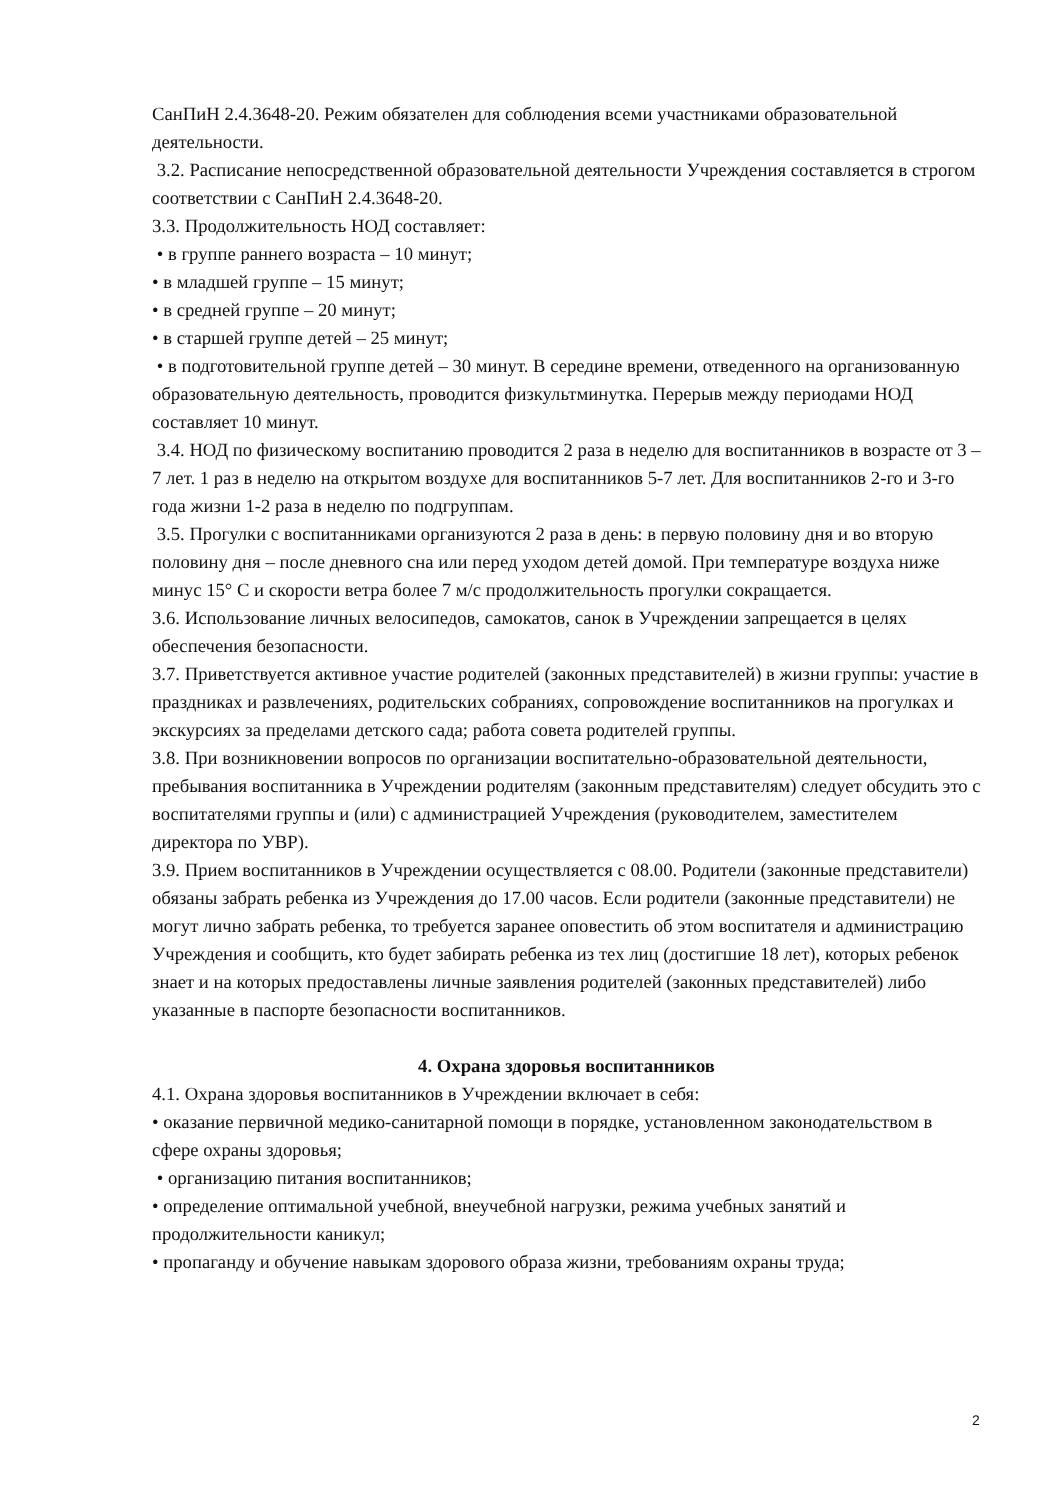СанПиН 2.4.3648-20. Режим обязателен для соблюдения всеми участниками образовательной деятельности.
3.2. Расписание непосредственной образовательной деятельности Учреждения составляется в строгом соответствии с СанПиН 2.4.3648-20.
3.3. Продолжительность НОД составляет:
• в группе раннего возраста – 10 минут;
• в младшей группе – 15 минут;
• в средней группе – 20 минут;
• в старшей группе детей – 25 минут;
• в подготовительной группе детей – 30 минут. В середине времени, отведенного на организованную образовательную деятельность, проводится физкультминутка. Перерыв между периодами НОД составляет 10 минут.
3.4. НОД по физическому воспитанию проводится 2 раза в неделю для воспитанников в возрасте от 3 – 7 лет. 1 раз в неделю на открытом воздухе для воспитанников 5-7 лет. Для воспитанников 2-го и 3-го года жизни 1-2 раза в неделю по подгруппам.
3.5. Прогулки с воспитанниками организуются 2 раза в день: в первую половину дня и во вторую половину дня – после дневного сна или перед уходом детей домой. При температуре воздуха ниже минус 15° С и скорости ветра более 7 м/с продолжительность прогулки сокращается.
3.6. Использование личных велосипедов, самокатов, санок в Учреждении запрещается в целях обеспечения безопасности.
3.7. Приветствуется активное участие родителей (законных представителей) в жизни группы: участие в праздниках и развлечениях, родительских собраниях, сопровождение воспитанников на прогулках и экскурсиях за пределами детского сада; работа совета родителей группы.
3.8. При возникновении вопросов по организации воспитательно-образовательной деятельности, пребывания воспитанника в Учреждении родителям (законным представителям) следует обсудить это с воспитателями группы и (или) с администрацией Учреждения (руководителем, заместителем директора по УВР).
3.9. Прием воспитанников в Учреждении осуществляется с 08.00. Родители (законные представители) обязаны забрать ребенка из Учреждения до 17.00 часов. Если родители (законные представители) не могут лично забрать ребенка, то требуется заранее оповестить об этом воспитателя и администрацию Учреждения и сообщить, кто будет забирать ребенка из тех лиц (достигшие 18 лет), которых ребенок знает и на которых предоставлены личные заявления родителей (законных представителей) либо указанные в паспорте безопасности воспитанников.
4. Охрана здоровья воспитанников
4.1. Охрана здоровья воспитанников в Учреждении включает в себя:
• оказание первичной медико-санитарной помощи в порядке, установленном законодательством в сфере охраны здоровья;
• организацию питания воспитанников;
• определение оптимальной учебной, внеучебной нагрузки, режима учебных занятий и продолжительности каникул;
• пропаганду и обучение навыкам здорового образа жизни, требованиям охраны труда;
2